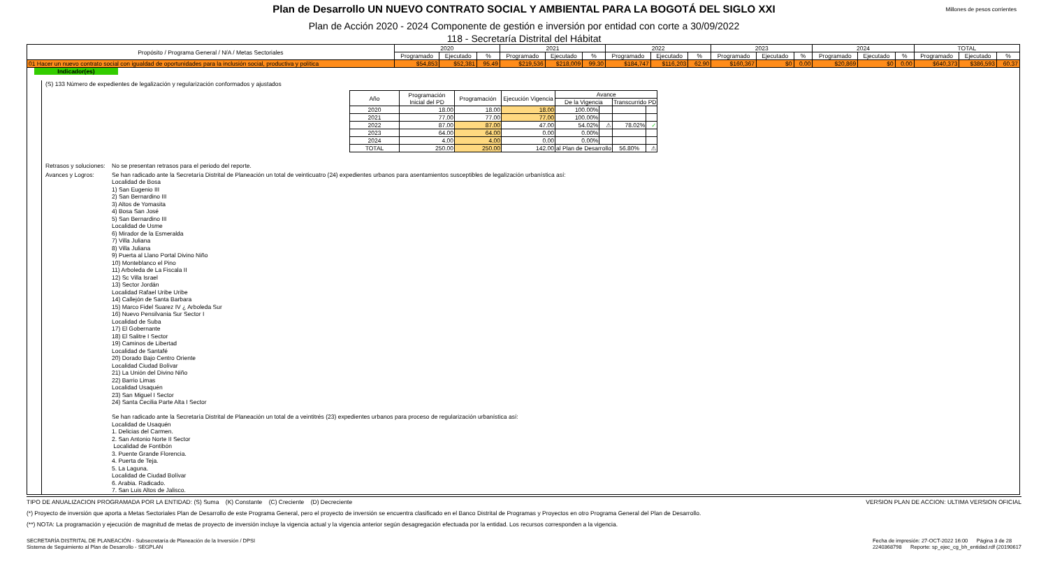Millones de pesos corrientes
Plan de Desarrollo UN NUEVO CONTRATO SOCIAL Y AMBIENTAL PARA LA BOGOTÁ DEL SIGLO XXI
Plan de Acción 2020 - 2024 Componente de gestión e inversión por entidad con corte a 30/09/2022
118 - Secretaría Distrital del Hábitat
| Propósito / Programa General / N/A / Metas Sectoriales | 2020 | | | 2021 | | | 2022 | | | 2023 | | | 2024 | | | TOTAL | | |
| --- | --- | --- | --- | --- | --- | --- | --- | --- | --- | --- | --- | --- | --- | --- | --- | --- | --- | --- |
| | Programado | Ejecutado | % | Programado | Ejecutado | % | Programado | Ejecutado | % | Programado | Ejecutado | % | Programado | Ejecutado | % | Programado | Ejecutado | % |
| 01 Hacer un nuevo contrato social con igualdad de oportunidades para la inclusión social, productiva y política | $54,853 | $52,381 | 95.49 | $219,536 | $218,009 | 99.30 | $184,747 | $116,203 | 62.90 | $160,367 | $0 | 0.00 | $20,869 | $0 | 0.00 | $640,373 | $386,593 | 60.37 |
Indicador(es)
(S) 133 Número de expedientes de legalización y regularización conformados y ajustados
| Año | Programación Inicial del PD | Programación | Ejecución Vigencia | Avance | | | |
| --- | --- | --- | --- | --- | --- | --- | --- |
| | | | | De la Vigencia | | Transcurrido PD | |
| 2020 | 18.00 | 18.00 | 18.00 | 100.00% | | | |
| 2021 | 77.00 | 77.00 | 77.00 | 100.00% | | | |
| 2022 | 87.00 | 87.00 | 47.00 | 54.02% | ⚠ | 78.02% | ✓ |
| 2023 | 64.00 | 64.00 | 0.00 | 0.00% | | | |
| 2024 | 4.00 | 4.00 | 0.00 | 0.00% | | | |
| TOTAL | 250.00 | 250.00 | 142.00 | al Plan de Desarrollo | | 56.80% | ⚠ |
Retrasos y soluciones: No se presentan retrasos para el periodo del reporte.
Avances y Logros: Se han radicado ante la Secretaría Distrital de Planeación un total de veinticuatro (24) expedientes urbanos para asentamientos susceptibles de legalización urbanística así:
Localidad de Bosa
1) San Eugenio III
2) San Bernardino III
3) Altos de Yomasita
4) Bosa San José
5) San Bernardino III
Localidad de Usme
6) Mirador de la Esmeralda
7) Villa Juliana
8) Villa Juliana
9) Puerta al Llano Portal Divino Niño
10) Monteblanco el Pino
11) Arboleda de La Fiscala II
12) Sc Villa Israel
13) Sector Jordán
Localidad Rafael Uribe Uribe
14) Callejón de Santa Barbara
15) Marco Fidel Suarez IV ¿ Arboleda Sur
16) Nuevo Pensilvania Sur Sector I
Localidad de Suba
17) El Gobernante
18) El Salitre I Sector
19) Caminos de Libertad
Localidad de Santafé
20) Dorado Bajo Centro Oriente
Localidad Ciudad Bolívar
21) La Unión del Divino Niño
22) Barrio Limas
Localidad Usaquén
23) San Miguel I Sector
24) Santa Cecilia Parte Alta I Sector
Se han radicado ante la Secretaría Distrital de Planeación un total de a veintitrés (23) expedientes urbanos para proceso de regularización urbanística así:
Localidad de Usaquén
1. Delicias del Carmen.
2. San Antonio Norte II Sector
Localidad de Fontibón
3. Puente Grande Florencia.
4. Puerta de Teja.
5. La Laguna.
Localidad de Ciudad Bolívar
6. Arabia. Radicado.
7. San Luis Altos de Jalisco.
TIPO DE ANUALIZACION PROGRAMADA POR LA ENTIDAD: (S) Suma (K) Constante (C) Creciente (D) Decreciente VERSION PLAN DE ACCION: ULTIMA VERSION OFICIAL
(*) Proyecto de inversión que aporta a Metas Sectoriales Plan de Desarrollo de este Programa General, pero el proyecto de inversión se encuentra clasificado en el Banco Distrital de Programas y Proyectos en otro Programa General del Plan de Desarrollo.
(**) NOTA: La programación y ejecución de magnitud de metas de proyecto de inversión incluye la vigencia actual y la vigencia anterior según desagregación efectuada por la entidad. Los recursos corresponden a la vigencia.
SECRETARÍA DISTRITAL DE PLANEACIÓN - Subsecretaría de Planeación de la Inversión / DPSI
Sistema de Seguimiento al Plan de Desarrollo - SEGPLAN Fecha de impresión: 27-OCT-2022 16:00 Página 3 de 28
2240368798 Reporte: sp_ejec_cg_bh_entidad.rdf (20190617